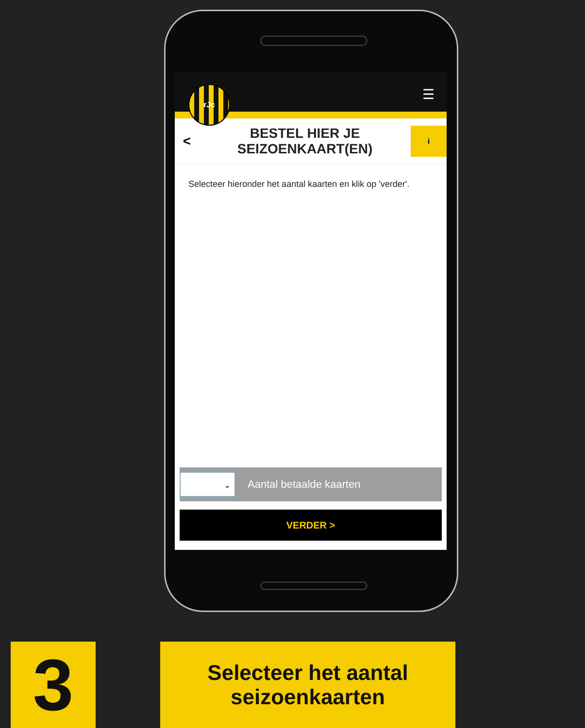rJc ☰
<
BESTEL HIER JE
SEIZOENKAART(EN)
i
Selecteer hieronder het aantal kaarten en klik op 'verder'.
⌄
Aantal betaalde kaarten
VERDER >
3
Selecteer het aantal
seizoenkaarten